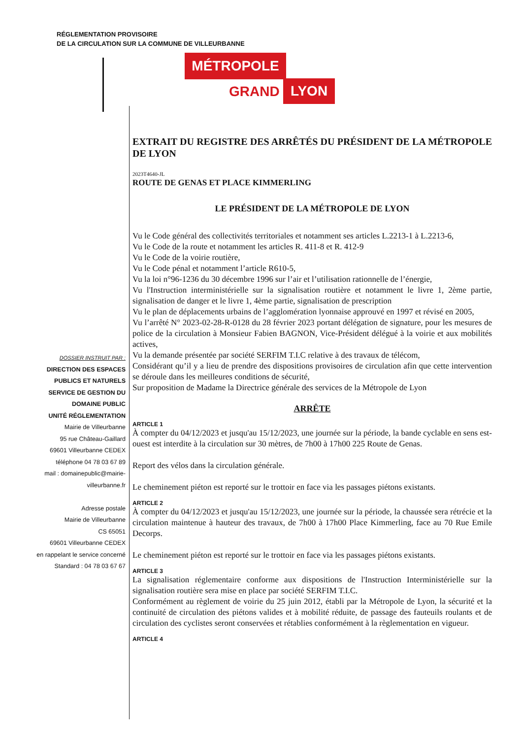RÉGLEMENTATION PROVISOIRE
DE LA CIRCULATION SUR LA COMMUNE DE VILLEURBANNE
MÉTROPOLE
GRAND LYON
DOSSIER INSTRUIT PAR :
DIRECTION DES ESPACES
PUBLICS ET NATURELS
SERVICE DE GESTION DU
DOMAINE PUBLIC
UNITÉ RÉGLEMENTATION
Mairie de Villeurbanne
95 rue Château-Gaillard
69601 Villeurbanne CEDEX
téléphone 04 78 03 67 89
mail : domainepublic@mairie-villeurbanne.fr
Adresse postale
Mairie de Villeurbanne
CS 65051
69601 Villeurbanne CEDEX
en rappelant le service concerné
Standard : 04 78 03 67 67
EXTRAIT DU REGISTRE DES ARRÊTÉS DU PRÉSIDENT DE LA MÉTROPOLE DE LYON
2023T4640-JL
ROUTE DE GENAS ET PLACE KIMMERLING
LE PRÉSIDENT DE LA MÉTROPOLE DE LYON
Vu le Code général des collectivités territoriales et notamment ses articles L.2213-1 à L.2213-6,
Vu le Code de la route et notamment les articles R. 411-8 et R. 412-9
Vu le Code de la voirie routière,
Vu le Code pénal et notamment l’article R610-5,
Vu la loi n°96-1236 du 30 décembre 1996 sur l’air et l’utilisation rationnelle de l’énergie,
Vu l'Instruction interministérielle sur la signalisation routière et notamment le livre 1, 2ème partie, signalisation de danger et le livre 1, 4ème partie, signalisation de prescription
Vu le plan de déplacements urbains de l’agglomération lyonnaise approuvé en 1997 et révisé en 2005,
Vu l’arrêté N° 2023-02-28-R-0128 du 28 février 2023 portant délégation de signature, pour les mesures de police de la circulation à Monsieur Fabien BAGNON, Vice-Président délégué à la voirie et aux mobilités actives,
Vu la demande présentée par société SERFIM T.I.C relative à des travaux de télécom,
Considérant qu’il y a lieu de prendre des dispositions provisoires de circulation afin que cette intervention se déroule dans les meilleures conditions de sécurité,
Sur proposition de Madame la Directrice générale des services de la Métropole de Lyon
ARRÊTE
ARTICLE 1
À compter du 04/12/2023 et jusqu'au 15/12/2023, une journée sur la période, la bande cyclable en sens est-ouest est interdite à la circulation sur 30 mètres, de 7h00 à 17h00 225 Route de Genas.
Report des vélos dans la circulation générale.
Le cheminement piéton est reporté sur le trottoir en face via les passages piétons existants.
ARTICLE 2
À compter du 04/12/2023 et jusqu'au 15/12/2023, une journée sur la période, la chaussée sera rétrécie et la circulation maintenue à hauteur des travaux, de 7h00 à 17h00 Place Kimmerling, face au 70 Rue Emile Decorps.
Le cheminement piéton est reporté sur le trottoir en face via les passages piétons existants.
ARTICLE 3
La signalisation réglementaire conforme aux dispositions de l'Instruction Interministérielle sur la signalisation routière sera mise en place par société SERFIM T.I.C.
Conformément au règlement de voirie du 25 juin 2012, établi par la Métropole de Lyon, la sécurité et la continuité de circulation des piétons valides et à mobilité réduite, de passage des fauteuils roulants et de circulation des cyclistes seront conservées et rétablies conformément à la règlementation en vigueur.
ARTICLE 4